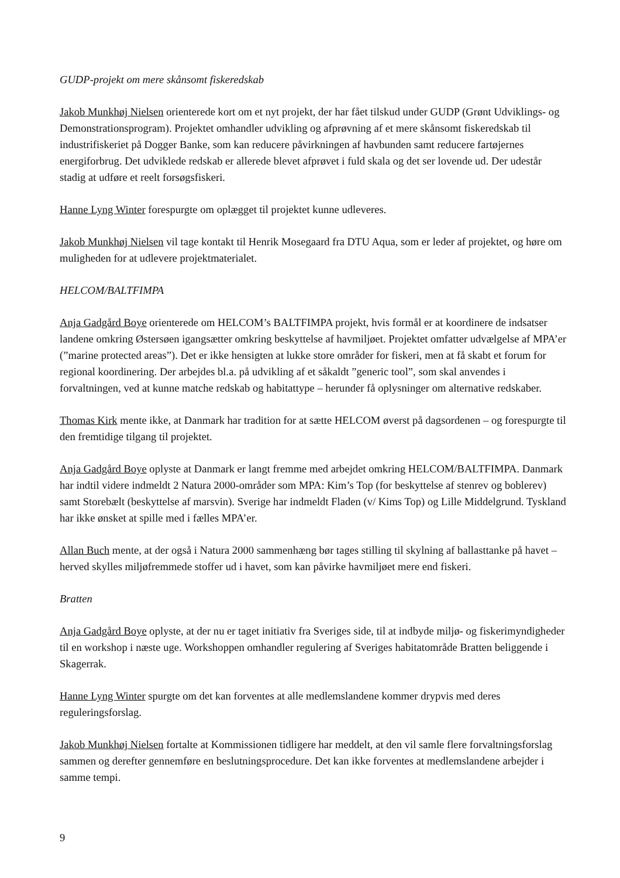GUDP-projekt om mere skånsomt fiskeredskab
Jakob Munkhøj Nielsen orienterede kort om et nyt projekt, der har fået tilskud under GUDP (Grønt Udviklings- og Demonstrationsprogram). Projektet omhandler udvikling og afprøvning af et mere skånsomt fiskeredskab til industrifiskeriet på Dogger Banke, som kan reducere påvirkningen af havbunden samt reducere fartøjernes energiforbrug. Det udviklede redskab er allerede blevet afprøvet i fuld skala og det ser lovende ud. Der udestår stadig at udføre et reelt forsøgsfiskeri.
Hanne Lyng Winter forespurgte om oplægget til projektet kunne udleveres.
Jakob Munkhøj Nielsen vil tage kontakt til Henrik Mosegaard fra DTU Aqua, som er leder af projektet, og høre om muligheden for at udlevere projektmaterialet.
HELCOM/BALTFIMPA
Anja Gadgård Boye orienterede om HELCOM’s BALTFIMPA projekt, hvis formål er at koordinere de indsatser landene omkring Østersøen igangsætter omkring beskyttelse af havmiljøet. Projektet omfatter udvælgelse af MPA’er (”marine protected areas”). Det er ikke hensigten at lukke store områder for fiskeri, men at få skabt et forum for regional koordinering. Der arbejdes bl.a. på udvikling af et såkaldt ”generic tool”, som skal anvendes i forvaltningen, ved at kunne matche redskab og habitattype – herunder få oplysninger om alternative redskaber.
Thomas Kirk mente ikke, at Danmark har tradition for at sætte HELCOM øverst på dagsordenen – og forespurgte til den fremtidige tilgang til projektet.
Anja Gadgård Boye oplyste at Danmark er langt fremme med arbejdet omkring HELCOM/BALTFIMPA. Danmark har indtil videre indmeldt 2 Natura 2000-områder som MPA: Kim’s Top (for beskyttelse af stenrev og boblerev) samt Storebælt (beskyttelse af marsvin). Sverige har indmeldt Fladen (v/ Kims Top) og Lille Middelgrund. Tyskland har ikke ønsket at spille med i fælles MPA’er.
Allan Buch mente, at der også i Natura 2000 sammenhæng bør tages stilling til skylning af ballasttanke på havet – herved skylles miljøfremmede stoffer ud i havet, som kan påvirke havmiljøet mere end fiskeri.
Bratten
Anja Gadgård Boye oplyste, at der nu er taget initiativ fra Sveriges side, til at indbyde miljø- og fiskerimyndigheder til en workshop i næste uge. Workshoppen omhandler regulering af Sveriges habitatområde Bratten beliggende i Skagerrak.
Hanne Lyng Winter spurgte om det kan forventes at alle medlemslandene kommer drypvis med deres reguleringsforslag.
Jakob Munkhøj Nielsen fortalte at Kommissionen tidligere har meddelt, at den vil samle flere forvaltningsforslag sammen og derefter gennemføre en beslutningsprocedure. Det kan ikke forventes at medlemslandene arbejder i samme tempi.
9